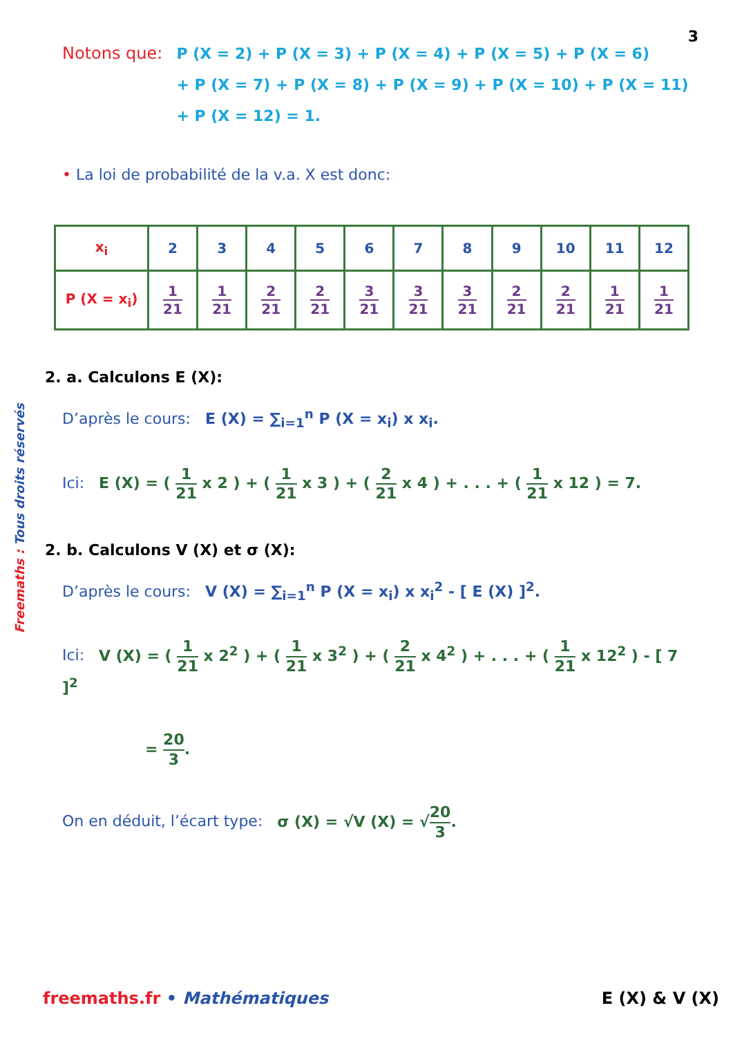3
Freemaths : Tous droits réservés
Notons que: P (X = 2) + P (X = 3) + P (X = 4) + P (X = 5) + P (X = 6)
+ P (X = 7) + P (X = 8) + P (X = 9) + P (X = 10) + P (X = 11)
+ P (X = 12) = 1.
• La loi de probabilité de la v.a. X est donc:
| x<sub>i</sub> | 2 | 3 | 4 | 5 | 6 | 7 | 8 | 9 | 10 | 11 | 12 |
| P (X = x<sub>i</sub>) | 1 21 | 1 21 | 2 21 | 2 21 | 3 21 | 3 21 | 3 21 | 2 21 | 2 21 | 1 21 | 1 21 |
2. a. Calculons E (X):
D’après le cours: E (X) = ∑<sub>i=1</sub><sup>n</sup> P (X = x<sub>i</sub>) x x<sub>i</sub>.
Ici: E (X) = ( 1 21 x 2 ) + ( 1 21 x 3 ) + ( 2 21 x 4 ) + . . . + ( 1 21 x 12 ) = 7.
2. b. Calculons V (X) et σ (X):
D’après le cours: V (X) = ∑<sub>i=1</sub><sup>n</sup> P (X = x<sub>i</sub>) x x<sub>i</sub><sup>2</sup> - [ E (X) ]<sup>2</sup>.
Ici: V (X) = ( 1 21 x 2<sup>2</sup> ) + ( 1 21 x 3<sup>2</sup> ) + ( 2 21 x 4<sup>2</sup> ) + . . . + ( 1 21 x 12<sup>2</sup> ) - [ 7 ]<sup>2</sup>
= 20 3.
On en déduit, l’écart type: σ (X) = √V (X) = √20 3.
freemaths.fr • Mathématiques E (X) & V (X)